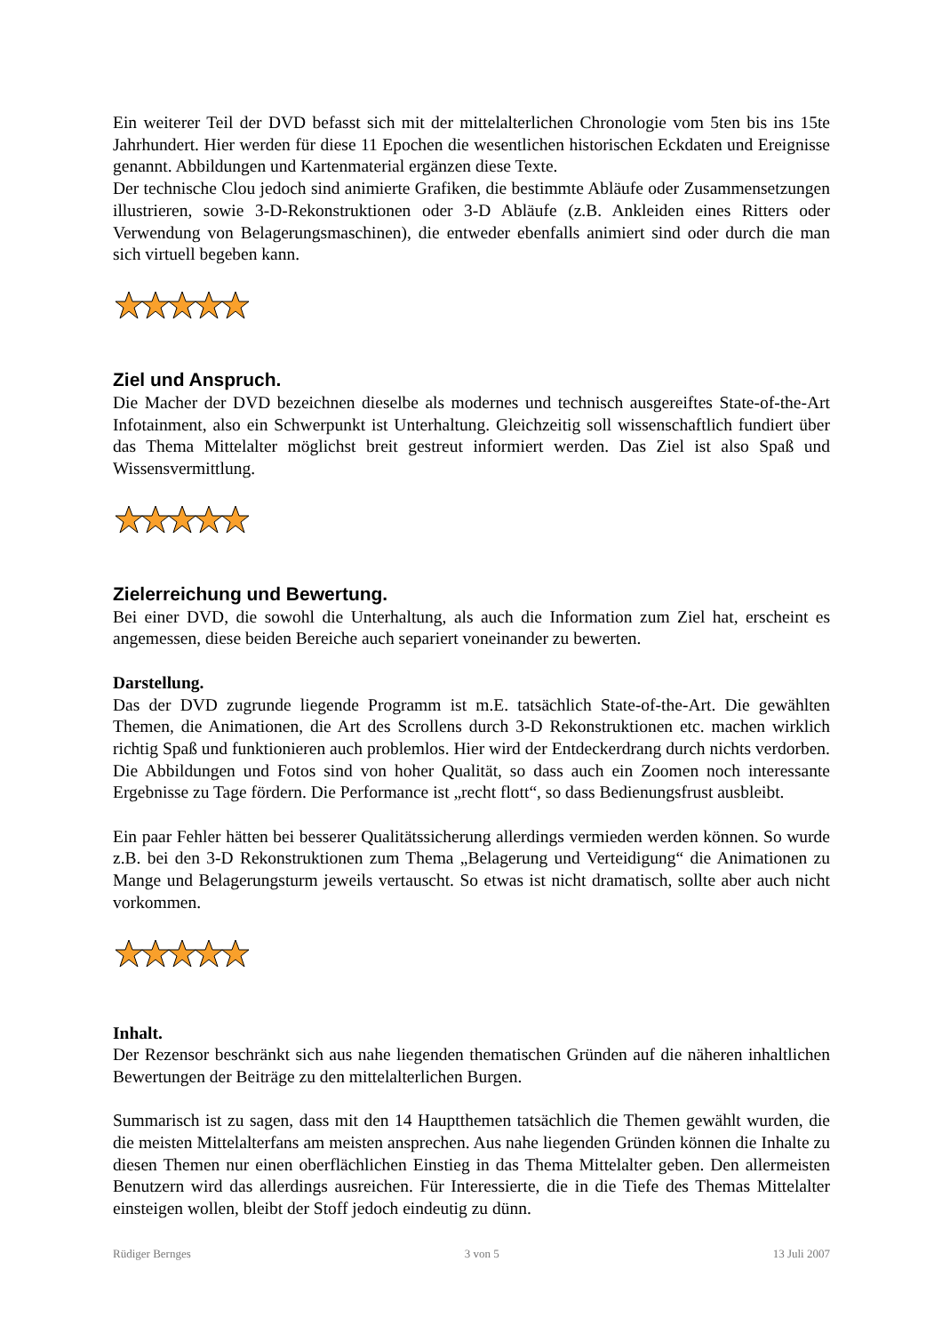Ein weiterer Teil der DVD befasst sich mit der mittelalterlichen Chronologie vom 5ten bis ins 15te Jahrhundert. Hier werden für diese 11 Epochen die wesentlichen historischen Eckdaten und Ereignisse genannt. Abbildungen und Kartenmaterial ergänzen diese Texte.
Der technische Clou jedoch sind animierte Grafiken, die bestimmte Abläufe oder Zusammensetzungen illustrieren, sowie 3-D-Rekonstruktionen oder 3-D Abläufe (z.B. Ankleiden eines Ritters oder Verwendung von Belagerungsmaschinen), die entweder ebenfalls animiert sind oder durch die man sich virtuell begeben kann.
Ziel und Anspruch.
Die Macher der DVD bezeichnen dieselbe als modernes und technisch ausgereiftes State-of-the-Art Infotainment, also ein Schwerpunkt ist Unterhaltung. Gleichzeitig soll wissenschaftlich fundiert über das Thema Mittelalter möglichst breit gestreut informiert werden. Das Ziel ist also Spaß und Wissensvermittlung.
Zielerreichung und Bewertung.
Bei einer DVD, die sowohl die Unterhaltung, als auch die Information zum Ziel hat, erscheint es angemessen, diese beiden Bereiche auch separiert voneinander zu bewerten.
Darstellung.
Das der DVD zugrunde liegende Programm ist m.E. tatsächlich State-of-the-Art. Die gewählten Themen, die Animationen, die Art des Scrollens durch 3-D Rekonstruktionen etc. machen wirklich richtig Spaß und funktionieren auch problemlos. Hier wird der Entdeckerdrang durch nichts verdorben. Die Abbildungen und Fotos sind von hoher Qualität, so dass auch ein Zoomen noch interessante Ergebnisse zu Tage fördern. Die Performance ist „recht flott“, so dass Bedienungsfrust ausbleibt.
Ein paar Fehler hätten bei besserer Qualitätssicherung allerdings vermieden werden können. So wurde z.B. bei den 3-D Rekonstruktionen zum Thema „Belagerung und Verteidigung“ die Animationen zu Mange und Belagerungsturm jeweils vertauscht. So etwas ist nicht dramatisch, sollte aber auch nicht vorkommen.
Inhalt.
Der Rezensor beschränkt sich aus nahe liegenden thematischen Gründen auf die näheren inhaltlichen Bewertungen der Beiträge zu den mittelalterlichen Burgen.
Summarisch ist zu sagen, dass mit den 14 Hauptthemen tatsächlich die Themen gewählt wurden, die die meisten Mittelalterfans am meisten ansprechen. Aus nahe liegenden Gründen können die Inhalte zu diesen Themen nur einen oberflächlichen Einstieg in das Thema Mittelalter geben. Den allermeisten Benutzern wird das allerdings ausreichen. Für Interessierte, die in die Tiefe des Themas Mittelalter einsteigen wollen, bleibt der Stoff jedoch eindeutig zu dünn.
Rüdiger Bernges 3 von 5 13 Juli 2007